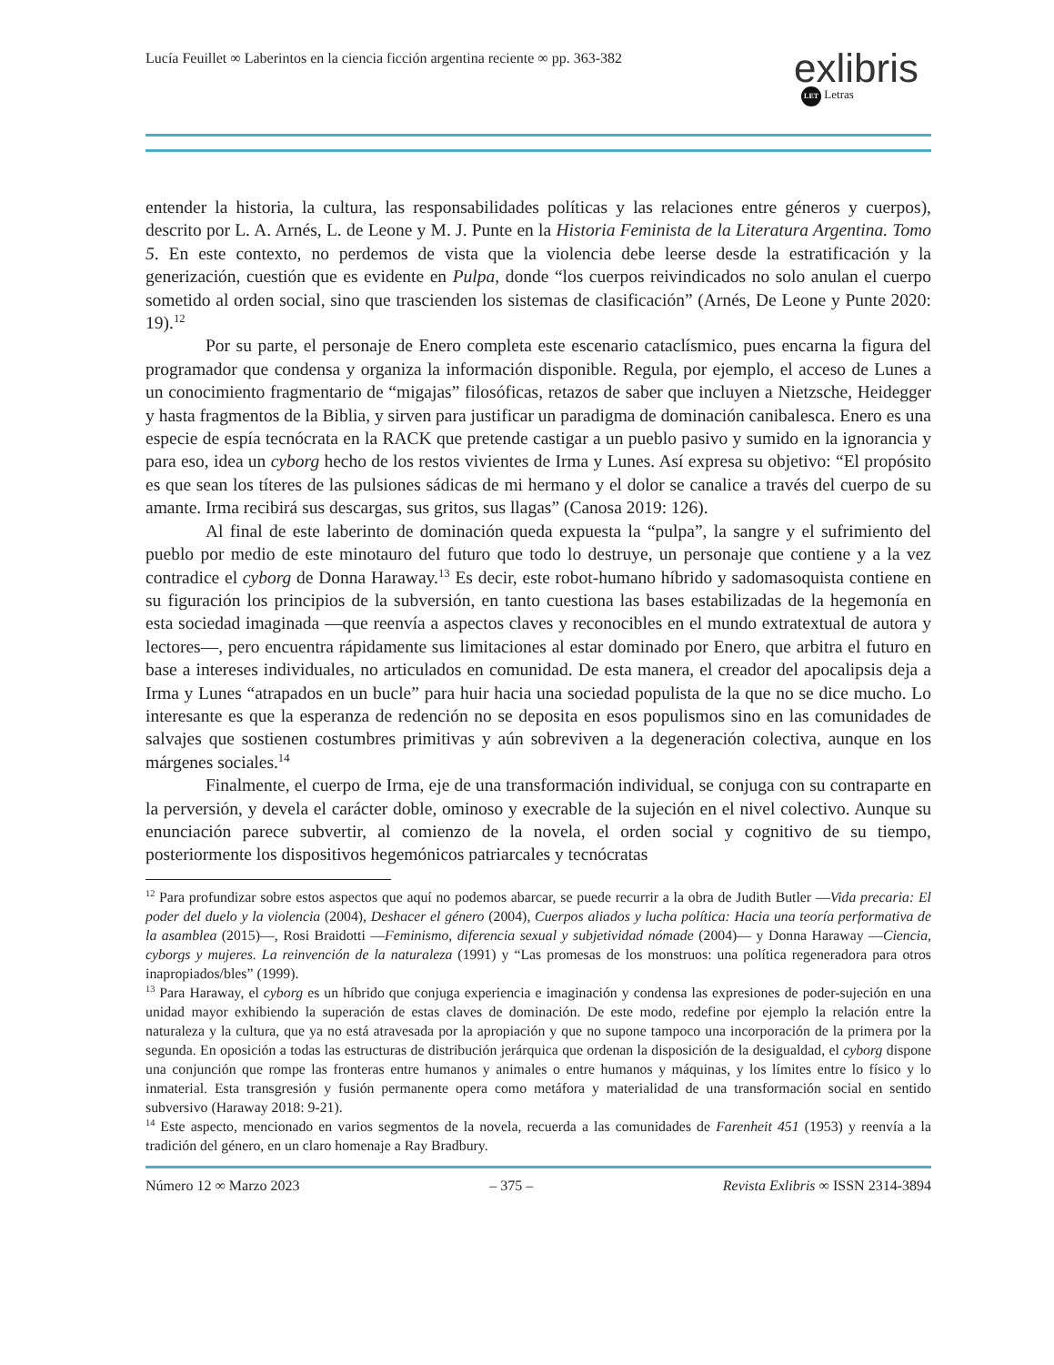Lucía Feuillet ∞ Laberintos en la ciencia ficción argentina reciente ∞ pp. 363-382
exlibris
LET Letras
entender la historia, la cultura, las responsabilidades políticas y las relaciones entre géneros y cuerpos), descrito por L. A. Arnés, L. de Leone y M. J. Punte en la Historia Feminista de la Literatura Argentina. Tomo 5. En este contexto, no perdemos de vista que la violencia debe leerse desde la estratificación y la generización, cuestión que es evidente en Pulpa, donde “los cuerpos reivindicados no solo anulan el cuerpo sometido al orden social, sino que trascienden los sistemas de clasificación” (Arnés, De Leone y Punte 2020: 19).<sup>12</sup>
Por su parte, el personaje de Enero completa este escenario cataclísmico, pues encarna la figura del programador que condensa y organiza la información disponible. Regula, por ejemplo, el acceso de Lunes a un conocimiento fragmentario de “migajas” filosóficas, retazos de saber que incluyen a Nietzsche, Heidegger y hasta fragmentos de la Biblia, y sirven para justificar un paradigma de dominación canibalesca. Enero es una especie de espía tecnócrata en la RACK que pretende castigar a un pueblo pasivo y sumido en la ignorancia y para eso, idea un cyborg hecho de los restos vivientes de Irma y Lunes. Así expresa su objetivo: “El propósito es que sean los títeres de las pulsiones sádicas de mi hermano y el dolor se canalice a través del cuerpo de su amante. Irma recibirá sus descargas, sus gritos, sus llagas” (Canosa 2019: 126).
Al final de este laberinto de dominación queda expuesta la “pulpa”, la sangre y el sufrimiento del pueblo por medio de este minotauro del futuro que todo lo destruye, un personaje que contiene y a la vez contradice el cyborg de Donna Haraway.<sup>13</sup> Es decir, este robot-humano híbrido y sadomasoquista contiene en su figuración los principios de la subversión, en tanto cuestiona las bases estabilizadas de la hegemonía en esta sociedad imaginada —que reenvía a aspectos claves y reconocibles en el mundo extratextual de autora y lectores—, pero encuentra rápidamente sus limitaciones al estar dominado por Enero, que arbitra el futuro en base a intereses individuales, no articulados en comunidad. De esta manera, el creador del apocalipsis deja a Irma y Lunes “atrapados en un bucle” para huir hacia una sociedad populista de la que no se dice mucho. Lo interesante es que la esperanza de redención no se deposita en esos populismos sino en las comunidades de salvajes que sostienen costumbres primitivas y aún sobreviven a la degeneración colectiva, aunque en los márgenes sociales.<sup>14</sup>
Finalmente, el cuerpo de Irma, eje de una transformación individual, se conjuga con su contraparte en la perversión, y devela el carácter doble, ominoso y execrable de la sujeción en el nivel colectivo. Aunque su enunciación parece subvertir, al comienzo de la novela, el orden social y cognitivo de su tiempo, posteriormente los dispositivos hegemónicos patriarcales y tecnócratas
<sup>12</sup> Para profundizar sobre estos aspectos que aquí no podemos abarcar, se puede recurrir a la obra de Judith Butler —Vida precaria: El poder del duelo y la violencia (2004), Deshacer el género (2004), Cuerpos aliados y lucha política: Hacia una teoría performativa de la asamblea (2015)—, Rosi Braidotti —Feminismo, diferencia sexual y subjetividad nómade (2004)— y Donna Haraway —Ciencia, cyborgs y mujeres. La reinvención de la naturaleza (1991) y “Las promesas de los monstruos: una política regeneradora para otros inapropiados/bles” (1999).
<sup>13</sup> Para Haraway, el cyborg es un híbrido que conjuga experiencia e imaginación y condensa las expresiones de poder-sujeción en una unidad mayor exhibiendo la superación de estas claves de dominación. De este modo, redefine por ejemplo la relación entre la naturaleza y la cultura, que ya no está atravesada por la apropiación y que no supone tampoco una incorporación de la primera por la segunda. En oposición a todas las estructuras de distribución jerárquica que ordenan la disposición de la desigualdad, el cyborg dispone una conjunción que rompe las fronteras entre humanos y animales o entre humanos y máquinas, y los límites entre lo físico y lo inmaterial. Esta transgresión y fusión permanente opera como metáfora y materialidad de una transformación social en sentido subversivo (Haraway 2018: 9-21).
<sup>14</sup> Este aspecto, mencionado en varios segmentos de la novela, recuerda a las comunidades de Farenheit 451 (1953) y reenvía a la tradición del género, en un claro homenaje a Ray Bradbury.
Número 12 ∞ Marzo 2023 – 375 – Revista Exlibris ∞ ISSN 2314-3894